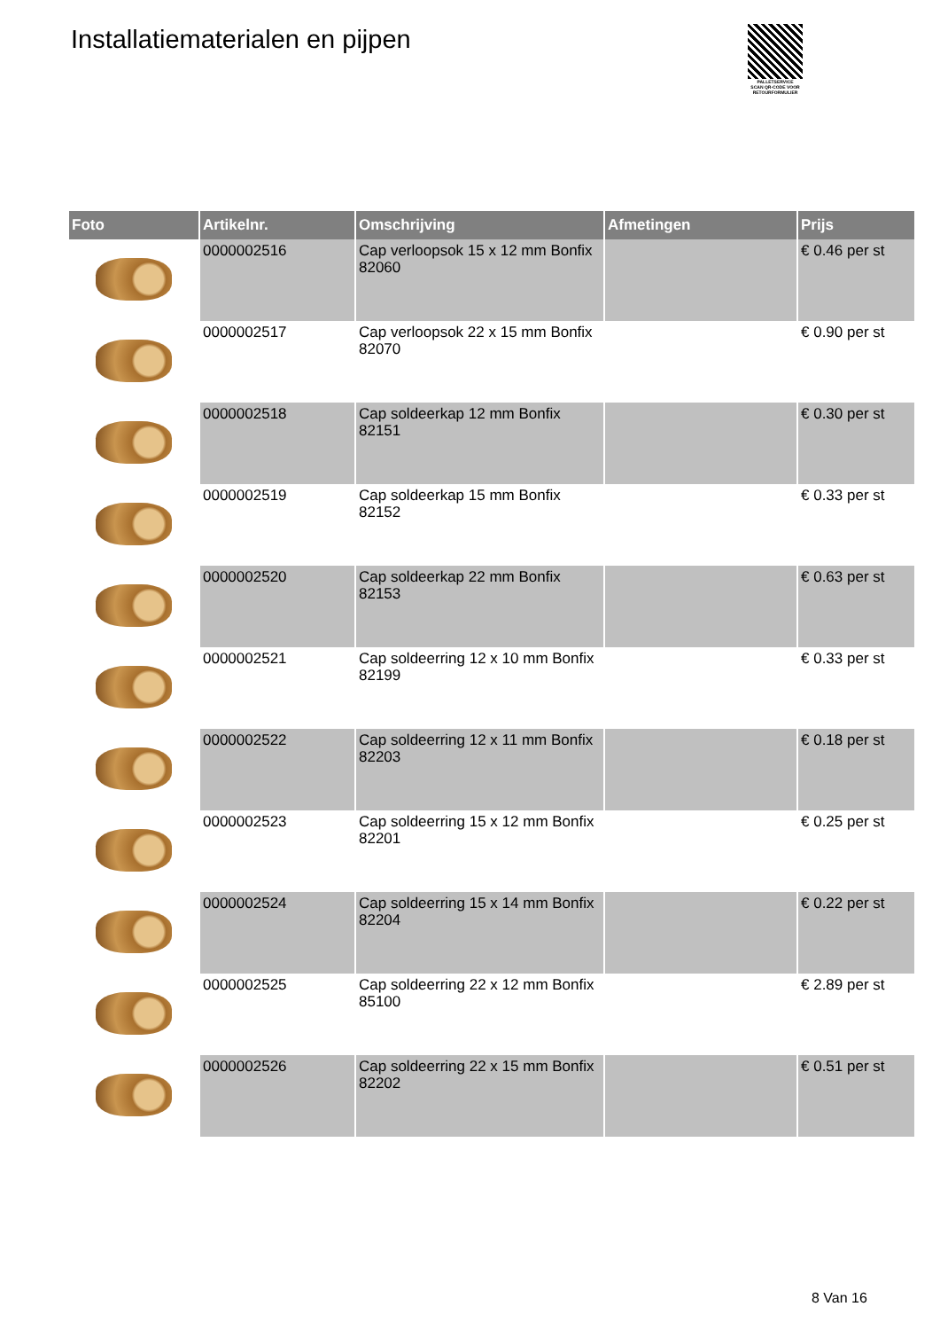Installatiematerialen en pijpen
PALLETSERVICE
SCAN QR-CODE VOOR RETOURFORMULIER
| Foto | Artikelnr. | Omschrijving | Afmetingen | Prijs |
| --- | --- | --- | --- | --- |
| | 0000002516 | Cap verloopsok 15 x 12 mm Bonfix 82060 | | € 0.46 per st |
| | 0000002517 | Cap verloopsok 22 x 15 mm Bonfix 82070 | | € 0.90 per st |
| | 0000002518 | Cap soldeerkap 12 mm Bonfix 82151 | | € 0.30 per st |
| | 0000002519 | Cap soldeerkap 15 mm Bonfix 82152 | | € 0.33 per st |
| | 0000002520 | Cap soldeerkap 22 mm Bonfix 82153 | | € 0.63 per st |
| | 0000002521 | Cap soldeerring 12 x 10 mm Bonfix 82199 | | € 0.33 per st |
| | 0000002522 | Cap soldeerring 12 x 11 mm Bonfix 82203 | | € 0.18 per st |
| | 0000002523 | Cap soldeerring 15 x 12 mm Bonfix 82201 | | € 0.25 per st |
| | 0000002524 | Cap soldeerring 15 x 14 mm Bonfix 82204 | | € 0.22 per st |
| | 0000002525 | Cap soldeerring 22 x 12 mm Bonfix 85100 | | € 2.89 per st |
| | 0000002526 | Cap soldeerring 22 x 15 mm Bonfix 82202 | | € 0.51 per st |
8 Van 16